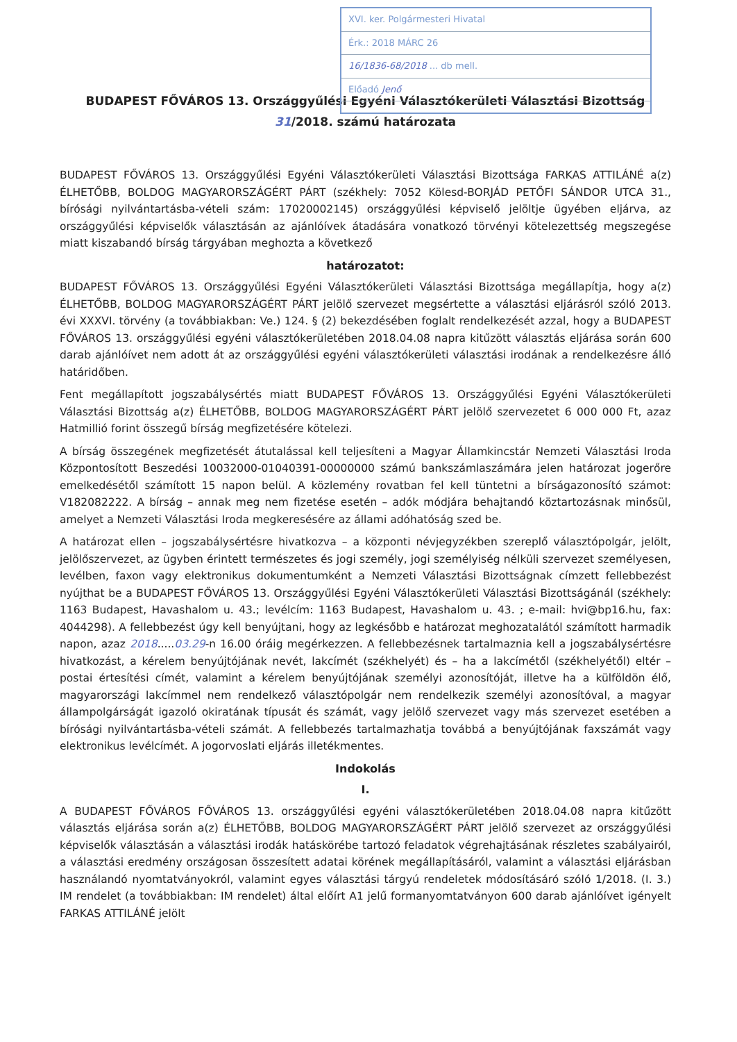XVI. ker. Polgármesteri Hivatal
Érk.: 2018 MÁRC 26
16/1836-68/2018 ... db mell.
Előadó Jenő
BUDAPEST FŐVÁROS 13. Országgyűlési Egyéni Választókerületi Választási Bizottság
31/2018. számú határozata
BUDAPEST FŐVÁROS 13. Országgyűlési Egyéni Választókerületi Választási Bizottsága FARKAS ATTILÁNÉ a(z) ÉLHETŐBB, BOLDOG MAGYARORSZÁGÉRT PÁRT (székhely: 7052 Kölesd-BORJÁD PETŐFI SÁNDOR UTCA 31., bírósági nyilvántartásba-vételi szám: 17020002145) országgyűlési képviselő jelöltje ügyében eljárva, az országgyűlési képviselők választásán az ajánlóívek átadására vonatkozó törvényi kötelezettség megszegése miatt kiszabandó bírság tárgyában meghozta a következő
határozatot:
BUDAPEST FŐVÁROS 13. Országgyűlési Egyéni Választókerületi Választási Bizottsága megállapítja, hogy a(z) ÉLHETŐBB, BOLDOG MAGYARORSZÁGÉRT PÁRT jelölő szervezet megsértette a választási eljárásról szóló 2013. évi XXXVI. törvény (a továbbiakban: Ve.) 124. § (2) bekezdésében foglalt rendelkezését azzal, hogy a BUDAPEST FŐVÁROS 13. országgyűlési egyéni választókerületében 2018.04.08 napra kitűzött választás eljárása során 600 darab ajánlóívet nem adott át az országgyűlési egyéni választókerületi választási irodának a rendelkezésre álló határidőben.
Fent megállapított jogszabálysértés miatt BUDAPEST FŐVÁROS 13. Országgyűlési Egyéni Választókerületi Választási Bizottság a(z) ÉLHETŐBB, BOLDOG MAGYARORSZÁGÉRT PÁRT jelölő szervezetet 6 000 000 Ft, azaz Hatmillió forint összegű bírság megfizetésére kötelezi.
A bírság összegének megfizetését átutalással kell teljesíteni a Magyar Államkincstár Nemzeti Választási Iroda Központosított Beszedési 10032000-01040391-00000000 számú bankszámlaszámára jelen határozat jogerőre emelkedésétől számított 15 napon belül. A közlemény rovatban fel kell tüntetni a bírságazonosító számot: V182082222. A bírság – annak meg nem fizetése esetén – adók módjára behajtandó köztartozásnak minősül, amelyet a Nemzeti Választási Iroda megkeresésére az állami adóhatóság szed be.
A határozat ellen – jogszabálysértésre hivatkozva – a központi névjegyzékben szereplő választópolgár, jelölt, jelölőszervezet, az ügyben érintett természetes és jogi személy, jogi személyiség nélküli szervezet személyesen, levélben, faxon vagy elektronikus dokumentumként a Nemzeti Választási Bizottságnak címzett fellebbezést nyújthat be a BUDAPEST FŐVÁROS 13. Országgyűlési Egyéni Választókerületi Választási Bizottságánál (székhely: 1163 Budapest, Havashalom u. 43.; levélcím: 1163 Budapest, Havashalom u. 43. ; e-mail: hvi@bp16.hu, fax: 4044298). A fellebbezést úgy kell benyújtani, hogy az legkésőbb e határozat meghozatalától számított harmadik napon, azaz 2018.....03.29-n 16.00 óráig megérkezzen. A fellebbezésnek tartalmaznia kell a jogszabálysértésre hivatkozást, a kérelem benyújtójának nevét, lakcímét (székhelyét) és – ha a lakcímétől (székhelyétől) eltér – postai értesítési címét, valamint a kérelem benyújtójának személyi azonosítóját, illetve ha a külföldön élő, magyarországi lakcímmel nem rendelkező választópolgár nem rendelkezik személyi azonosítóval, a magyar állampolgárságát igazoló okiratának típusát és számát, vagy jelölő szervezet vagy más szervezet esetében a bírósági nyilvántartásba-vételi számát. A fellebbezés tartalmazhatja továbbá a benyújtójának faxszámát vagy elektronikus levélcímét. A jogorvoslati eljárás illetékmentes.
Indokolás
I.
A BUDAPEST FŐVÁROS FŐVÁROS 13. országgyűlési egyéni választókerületében 2018.04.08 napra kitűzött választás eljárása során a(z) ÉLHETŐBB, BOLDOG MAGYARORSZÁGÉRT PÁRT jelölő szervezet az országgyűlési képviselők választásán a választási irodák hatáskörébe tartozó feladatok végrehajtásának részletes szabályairól, a választási eredmény országosan összesített adatai körének megállapításáról, valamint a választási eljárásban használandó nyomtatványokról, valamint egyes választási tárgyú rendeletek módosításáró szóló 1/2018. (I. 3.) IM rendelet (a továbbiakban: IM rendelet) által előírt A1 jelű formanyomtatványon 600 darab ajánlóívet igényelt FARKAS ATTILÁNÉ jelölt